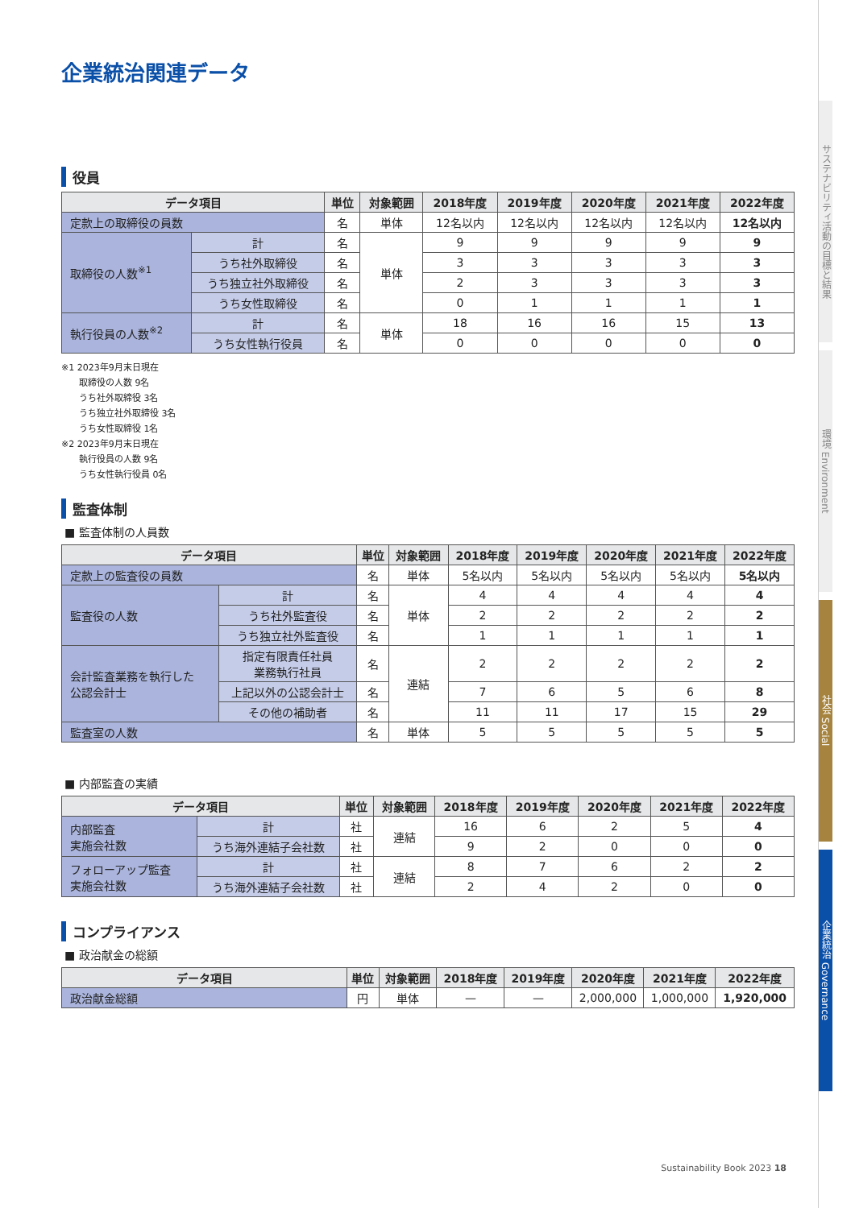企業統治関連データ
役員
| データ項目 | | 単位 | 対象範囲 | 2018年度 | 2019年度 | 2020年度 | 2021年度 | 2022年度 |
| --- | --- | --- | --- | --- | --- | --- | --- | --- |
| 定款上の取締役の員数 | | 名 | 単体 | 12名以内 | 12名以内 | 12名以内 | 12名以内 | 12名以内 |
| 取締役の人数<sup>※1</sup> | 計 | 名 | 単体 | 9 | 9 | 9 | 9 | 9 |
| | うち社外取締役 | 名 | | 3 | 3 | 3 | 3 | 3 |
| | うち独立社外取締役 | 名 | | 2 | 3 | 3 | 3 | 3 |
| | うち女性取締役 | 名 | | 0 | 1 | 1 | 1 | 1 |
| 執行役員の人数<sup>※2</sup> | 計 | 名 | 単体 | 18 | 16 | 16 | 15 | 13 |
| | うち女性執行役員 | 名 | | 0 | 0 | 0 | 0 | 0 |
※1 2023年9月末日現在
　　取締役の人数 9名
　　うち社外取締役 3名
　　うち独立社外取締役 3名
　　うち女性取締役 1名
※2 2023年9月末日現在
　　執行役員の人数 9名
　　うち女性執行役員 0名
監査体制
■ 監査体制の人員数
| データ項目 | | 単位 | 対象範囲 | 2018年度 | 2019年度 | 2020年度 | 2021年度 | 2022年度 |
| --- | --- | --- | --- | --- | --- | --- | --- | --- |
| 定款上の監査役の員数 | | 名 | 単体 | 5名以内 | 5名以内 | 5名以内 | 5名以内 | 5名以内 |
| 監査役の人数 | 計 | 名 | 単体 | 4 | 4 | 4 | 4 | 4 |
| | うち社外監査役 | 名 | | 2 | 2 | 2 | 2 | 2 |
| | うち独立社外監査役 | 名 | | 1 | 1 | 1 | 1 | 1 |
| 会計監査業務を執行した 公認会計士 | 指定有限責任社員 業務執行社員 | 名 | 連結 | 2 | 2 | 2 | 2 | 2 |
| | 上記以外の公認会計士 | 名 | | 7 | 6 | 5 | 6 | 8 |
| | その他の補助者 | 名 | | 11 | 11 | 17 | 15 | 29 |
| 監査室の人数 | | 名 | 単体 | 5 | 5 | 5 | 5 | 5 |
■ 内部監査の実績
| データ項目 | | 単位 | 対象範囲 | 2018年度 | 2019年度 | 2020年度 | 2021年度 | 2022年度 |
| --- | --- | --- | --- | --- | --- | --- | --- | --- |
| 内部監査 実施会社数 | 計 | 社 | 連結 | 16 | 6 | 2 | 5 | 4 |
| | うち海外連結子会社数 | 社 | | 9 | 2 | 0 | 0 | 0 |
| フォローアップ監査 実施会社数 | 計 | 社 | 連結 | 8 | 7 | 6 | 2 | 2 |
| | うち海外連結子会社数 | 社 | | 2 | 4 | 2 | 0 | 0 |
コンプライアンス
■ 政治献金の総額
| データ項目 | 単位 | 対象範囲 | 2018年度 | 2019年度 | 2020年度 | 2021年度 | 2022年度 |
| --- | --- | --- | --- | --- | --- | --- | --- |
| 政治献金総額 | 円 | 単体 | — | — | 2,000,000 | 1,000,000 | 1,920,000 |
Sustainability Book 2023 18
サステナビリティ活動の目標と結果
環境 Environment
社会 Social
企業統治 Governance